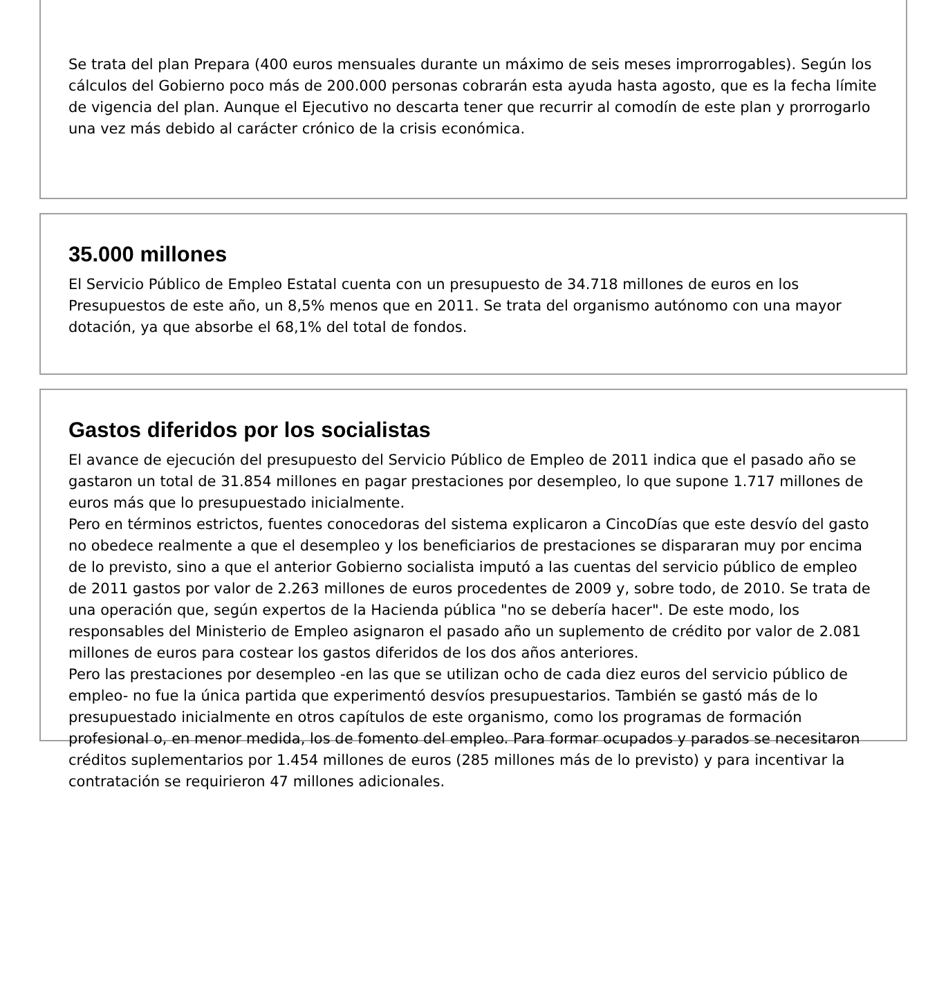Se trata del plan Prepara (400 euros mensuales durante un máximo de seis meses improrrogables). Según los cálculos del Gobierno poco más de 200.000 personas cobrarán esta ayuda hasta agosto, que es la fecha límite de vigencia del plan. Aunque el Ejecutivo no descarta tener que recurrir al comodín de este plan y prorrogarlo una vez más debido al carácter crónico de la crisis económica.
35.000 millones
El Servicio Público de Empleo Estatal cuenta con un presupuesto de 34.718 millones de euros en los Presupuestos de este año, un 8,5% menos que en 2011. Se trata del organismo autónomo con una mayor dotación, ya que absorbe el 68,1% del total de fondos.
Gastos diferidos por los socialistas
El avance de ejecución del presupuesto del Servicio Público de Empleo de 2011 indica que el pasado año se gastaron un total de 31.854 millones en pagar prestaciones por desempleo, lo que supone 1.717 millones de euros más que lo presupuestado inicialmente.
Pero en términos estrictos, fuentes conocedoras del sistema explicaron a CincoDías que este desvío del gasto no obedece realmente a que el desempleo y los beneficiarios de prestaciones se dispararan muy por encima de lo previsto, sino a que el anterior Gobierno socialista imputó a las cuentas del servicio público de empleo de 2011 gastos por valor de 2.263 millones de euros procedentes de 2009 y, sobre todo, de 2010. Se trata de una operación que, según expertos de la Hacienda pública "no se debería hacer". De este modo, los responsables del Ministerio de Empleo asignaron el pasado año un suplemento de crédito por valor de 2.081 millones de euros para costear los gastos diferidos de los dos años anteriores.
Pero las prestaciones por desempleo -en las que se utilizan ocho de cada diez euros del servicio público de empleo- no fue la única partida que experimentó desvíos presupuestarios. También se gastó más de lo presupuestado inicialmente en otros capítulos de este organismo, como los programas de formación profesional o, en menor medida, los de fomento del empleo. Para formar ocupados y parados se necesitaron créditos suplementarios por 1.454 millones de euros (285 millones más de lo previsto) y para incentivar la contratación se requirieron 47 millones adicionales.